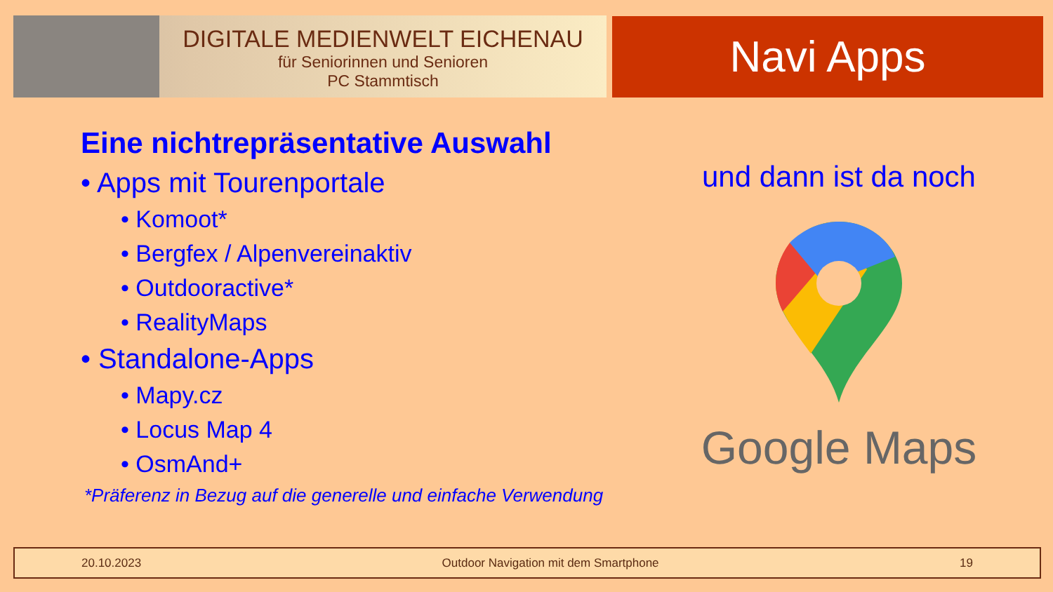DIGITALE MEDIENWELT EICHENAU
für Seniorinnen und Senioren
PC Stammtisch
Navi Apps
Eine nichtrepräsentative Auswahl
• Apps mit Tourenportale
• Komoot*
• Bergfex / Alpenvereinaktiv
• Outdooractive*
• RealityMaps
• Standalone-Apps
• Mapy.cz
• Locus Map 4
• OsmAnd+
*Präferenz in Bezug auf die generelle und einfache Verwendung
und dann ist da noch
Google Maps
20.10.2023 Outdoor Navigation mit dem Smartphone 19